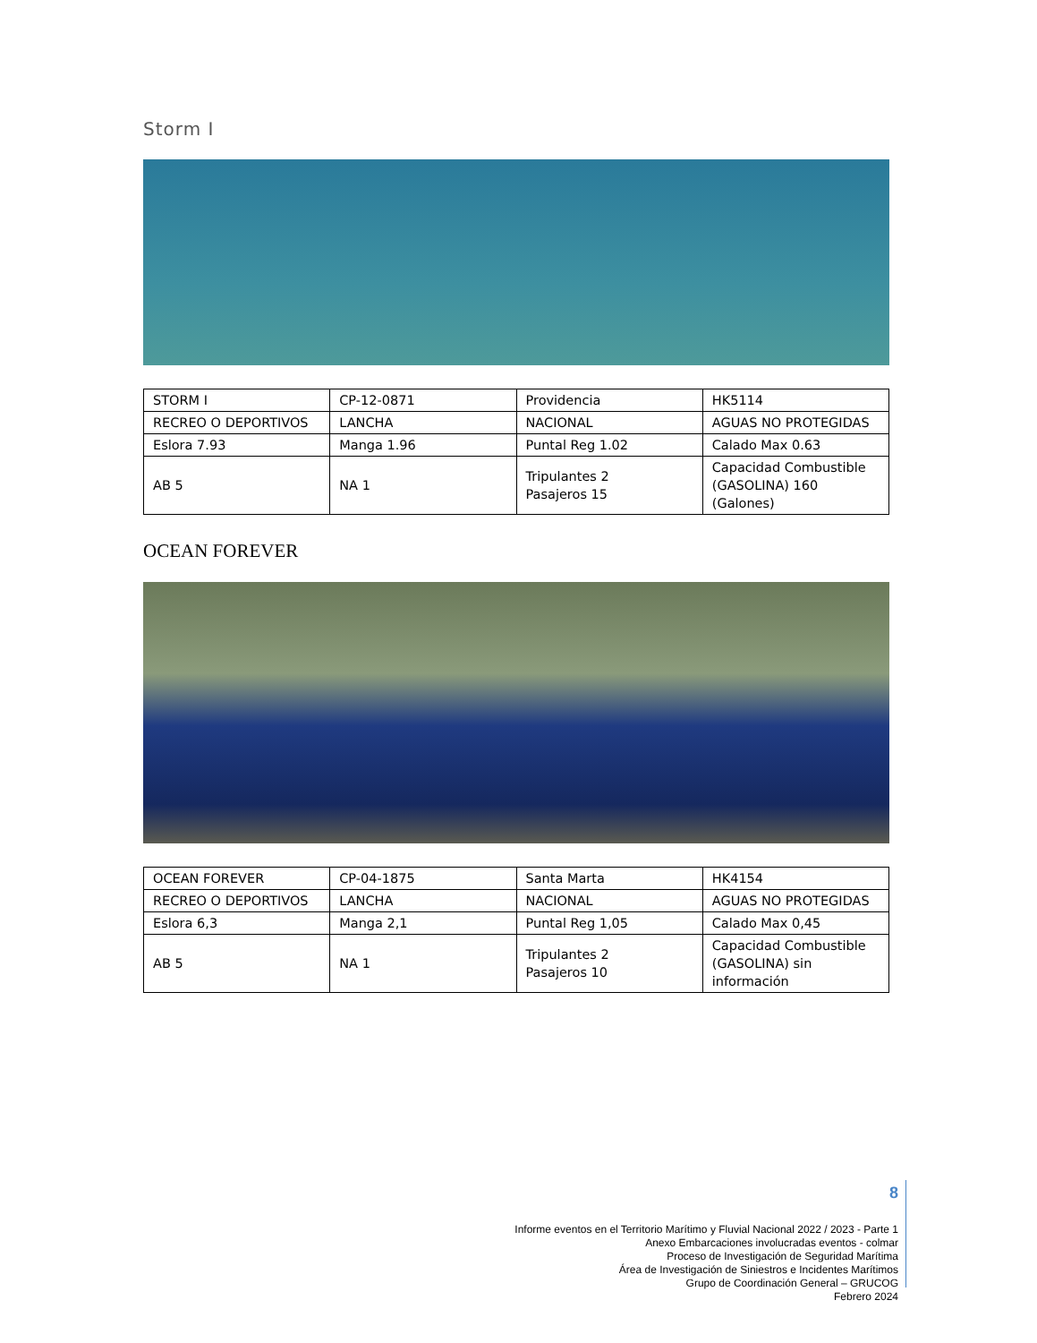Storm I
| STORM I | CP-12-0871 | Providencia | HK5114 |
| RECREO O DEPORTIVOS | LANCHA | NACIONAL | AGUAS NO PROTEGIDAS |
| Eslora 7.93 | Manga 1.96 | Puntal Reg 1.02 | Calado Max 0.63 |
| AB 5 | NA 1 | Tripulantes 2 Pasajeros 15 | Capacidad Combustible (GASOLINA) 160 (Galones) |
OCEAN FOREVER
| OCEAN FOREVER | CP-04-1875 | Santa Marta | HK4154 |
| RECREO O DEPORTIVOS | LANCHA | NACIONAL | AGUAS NO PROTEGIDAS |
| Eslora 6,3 | Manga 2,1 | Puntal Reg 1,05 | Calado Max 0,45 |
| AB 5 | NA 1 | Tripulantes 2 Pasajeros 10 | Capacidad Combustible (GASOLINA) sin información |
8
Informe eventos en el Territorio Marítimo y Fluvial Nacional 2022 / 2023 - Parte 1
Anexo Embarcaciones involucradas eventos - colmar
Proceso de Investigación de Seguridad Marítima
Área de Investigación de Siniestros e Incidentes Marítimos
Grupo de Coordinación General – GRUCOG
Febrero 2024